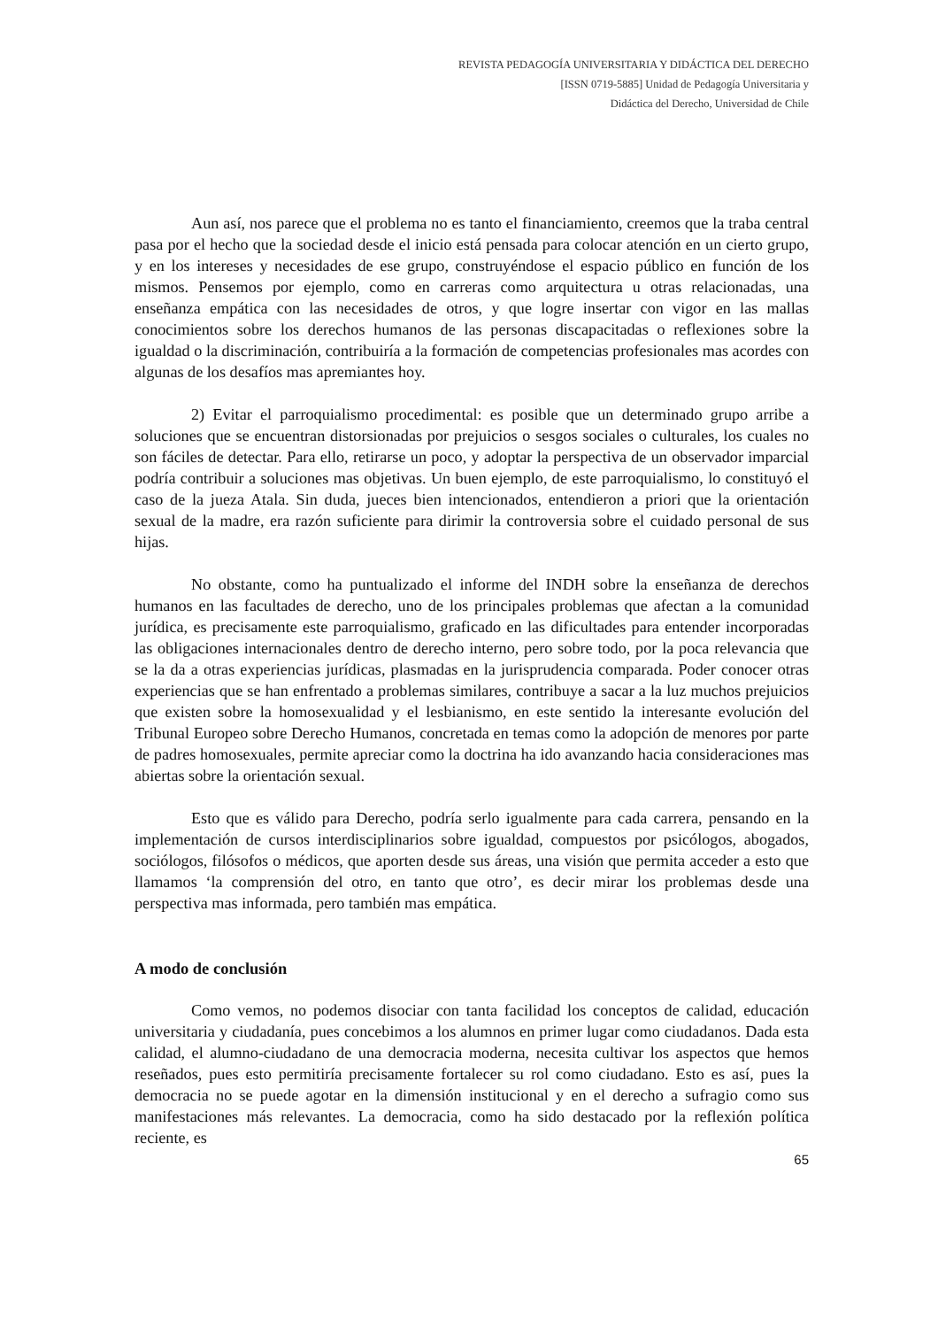REVISTA PEDAGOGÍA UNIVERSITARIA Y DIDÁCTICA DEL DERECHO
[ISSN 0719-5885] Unidad de Pedagogía Universitaria y
Didáctica del Derecho, Universidad de Chile
Aun así, nos parece que el problema no es tanto el financiamiento, creemos que la traba central pasa por el hecho que la sociedad desde el inicio está pensada para colocar atención en un cierto grupo, y en los intereses y necesidades de ese grupo, construyéndose el espacio público en función de los mismos. Pensemos por ejemplo, como en carreras como arquitectura u otras relacionadas, una enseñanza empática con las necesidades de otros, y que logre insertar con vigor en las mallas conocimientos sobre los derechos humanos de las personas discapacitadas o reflexiones sobre la igualdad o la discriminación, contribuiría a la formación de competencias profesionales mas acordes con algunas de los desafíos mas apremiantes hoy.
2) Evitar el parroquialismo procedimental: es posible que un determinado grupo arribe a soluciones que se encuentran distorsionadas por prejuicios o sesgos sociales o culturales, los cuales no son fáciles de detectar. Para ello, retirarse un poco, y adoptar la perspectiva de un observador imparcial podría contribuir a soluciones mas objetivas. Un buen ejemplo, de este parroquialismo, lo constituyó el caso de la jueza Atala. Sin duda, jueces bien intencionados, entendieron a priori que la orientación sexual de la madre, era razón suficiente para dirimir la controversia sobre el cuidado personal de sus hijas.
No obstante, como ha puntualizado el informe del INDH sobre la enseñanza de derechos humanos en las facultades de derecho, uno de los principales problemas que afectan a la comunidad jurídica, es precisamente este parroquialismo, graficado en las dificultades para entender incorporadas las obligaciones internacionales dentro de derecho interno, pero sobre todo, por la poca relevancia que se la da a otras experiencias jurídicas, plasmadas en la jurisprudencia comparada. Poder conocer otras experiencias que se han enfrentado a problemas similares, contribuye a sacar a la luz muchos prejuicios que existen sobre la homosexualidad y el lesbianismo, en este sentido la interesante evolución del Tribunal Europeo sobre Derecho Humanos, concretada en temas como la adopción de menores por parte de padres homosexuales, permite apreciar como la doctrina ha ido avanzando hacia consideraciones mas abiertas sobre la orientación sexual.
Esto que es válido para Derecho, podría serlo igualmente para cada carrera, pensando en la implementación de cursos interdisciplinarios sobre igualdad, compuestos por psicólogos, abogados, sociólogos, filósofos o médicos, que aporten desde sus áreas, una visión que permita acceder a esto que llamamos ‘la comprensión del otro, en tanto que otro’, es decir mirar los problemas desde una perspectiva mas informada, pero también mas empática.
A modo de conclusión
Como vemos, no podemos disociar con tanta facilidad los conceptos de calidad, educación universitaria y ciudadanía, pues concebimos a los alumnos en primer lugar como ciudadanos. Dada esta calidad, el alumno-ciudadano de una democracia moderna, necesita cultivar los aspectos que hemos reseñados, pues esto permitiría precisamente fortalecer su rol como ciudadano. Esto es así, pues la democracia no se puede agotar en la dimensión institucional y en el derecho a sufragio como sus manifestaciones más relevantes. La democracia, como ha sido destacado por la reflexión política reciente, es
65